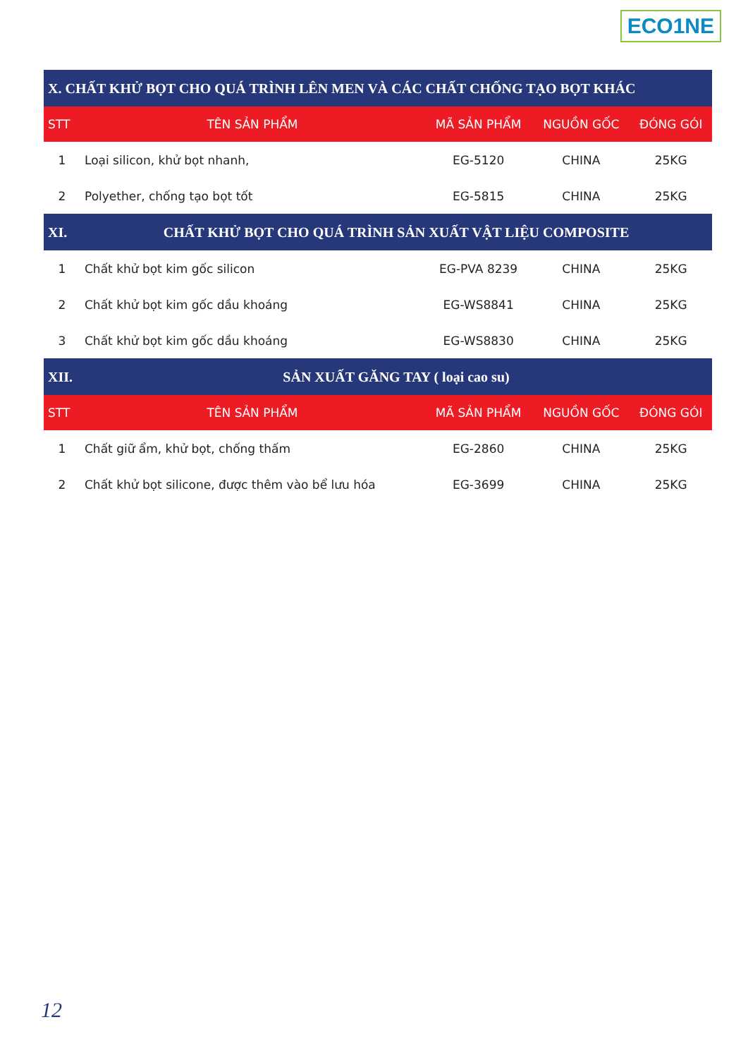ECO1NE
| X. CHẤT KHỬ BỌT CHO QUÁ TRÌNH LÊN MEN VÀ CÁC CHẤT CHỐNG TẠO BỌT KHÁC | | | | |
| STT | TÊN SẢN PHẨM | MÃ SẢN PHẨM | NGUỒN GỐC | ĐÓNG GÓI |
| 1 | Loại silicon, khử bọt nhanh, | EG-5120 | CHINA | 25KG |
| 2 | Polyether, chống tạo bọt tốt | EG-5815 | CHINA | 25KG |
| XI. | CHẤT KHỬ BỌT CHO QUÁ TRÌNH SẢN XUẤT VẬT LIỆU COMPOSITE | | | |
| 1 | Chất khử bọt kim gốc silicon | EG-PVA 8239 | CHINA | 25KG |
| 2 | Chất khử bọt kim gốc dầu khoáng | EG-WS8841 | CHINA | 25KG |
| 3 | Chất khử bọt kim gốc dầu khoáng | EG-WS8830 | CHINA | 25KG |
| XII. | SẢN XUẤT GĂNG TAY ( loại cao su) | | | |
| STT | TÊN SẢN PHẨM | MÃ SẢN PHẨM | NGUỒN GỐC | ĐÓNG GÓI |
| 1 | Chất giữ ẩm, khử bọt, chống thấm | EG-2860 | CHINA | 25KG |
| 2 | Chất khử bọt silicone, được thêm vào bể lưu hóa | EG-3699 | CHINA | 25KG |
12